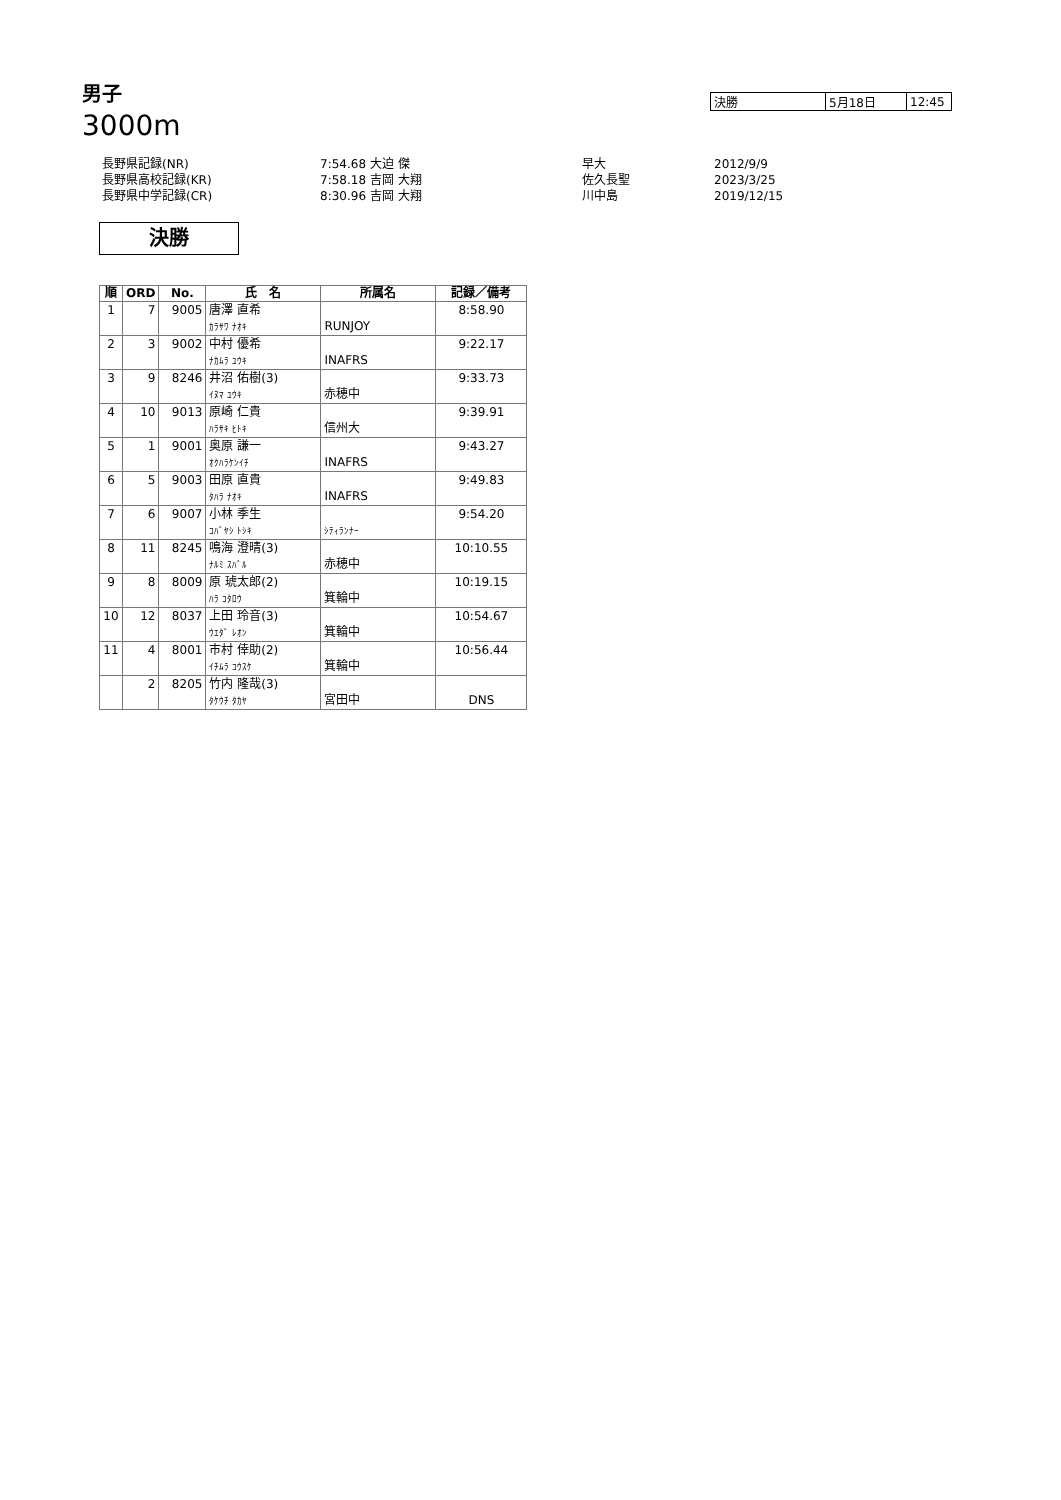男子
3000m
| 決勝 | 5月18日 | 12:45 |
| 長野県記録(NR) | 7:54.68 大迫 傑 | 早大 | 2012/9/9 |
| 長野県高校記録(KR) | 7:58.18 吉岡 大翔 | 佐久長聖 | 2023/3/25 |
| 長野県中学記録(CR) | 8:30.96 吉岡 大翔 | 川中島 | 2019/12/15 |
決勝
| 順 | ORD | No. | 氏 名 | 所属名 | 記録／備考 |
| --- | --- | --- | --- | --- | --- |
| 1 | 7 | 9005 | 唐澤 直希 ｶﾗｻﾜ ﾅｵｷ | RUNJOY | 8:58.90 |
| 2 | 3 | 9002 | 中村 優希 ﾅｶﾑﾗ ﾕｳｷ | INAFRS | 9:22.17 |
| 3 | 9 | 8246 | 井沼 佑樹(3) ｲﾇﾏ ﾕｳｷ | 赤穂中 | 9:33.73 |
| 4 | 10 | 9013 | 原崎 仁貴 ﾊﾗｻｷ ﾋﾄｷ | 信州大 | 9:39.91 |
| 5 | 1 | 9001 | 奥原 謙一 ｵｸﾊﾗｹﾝｲﾁ | INAFRS | 9:43.27 |
| 6 | 5 | 9003 | 田原 直貴 ﾀﾊﾗ ﾅｵｷ | INAFRS | 9:49.83 |
| 7 | 6 | 9007 | 小林 季生 ｺﾊﾞﾔｼ ﾄｼｷ | ｼﾃｨﾗﾝﾅｰ | 9:54.20 |
| 8 | 11 | 8245 | 鳴海 澄晴(3) ﾅﾙﾐ ｽﾊﾞﾙ | 赤穂中 | 10:10.55 |
| 9 | 8 | 8009 | 原 琥太郎(2) ﾊﾗ ｺﾀﾛｳ | 箕輪中 | 10:19.15 |
| 10 | 12 | 8037 | 上田 玲音(3) ｳｴﾀﾞ ﾚｵﾝ | 箕輪中 | 10:54.67 |
| 11 | 4 | 8001 | 市村 倖助(2) ｲﾁﾑﾗ ｺｳｽｹ | 箕輪中 | 10:56.44 |
| | 2 | 8205 | 竹内 隆哉(3) ﾀｹｳﾁ ﾀｶﾔ | 宮田中 | DNS |